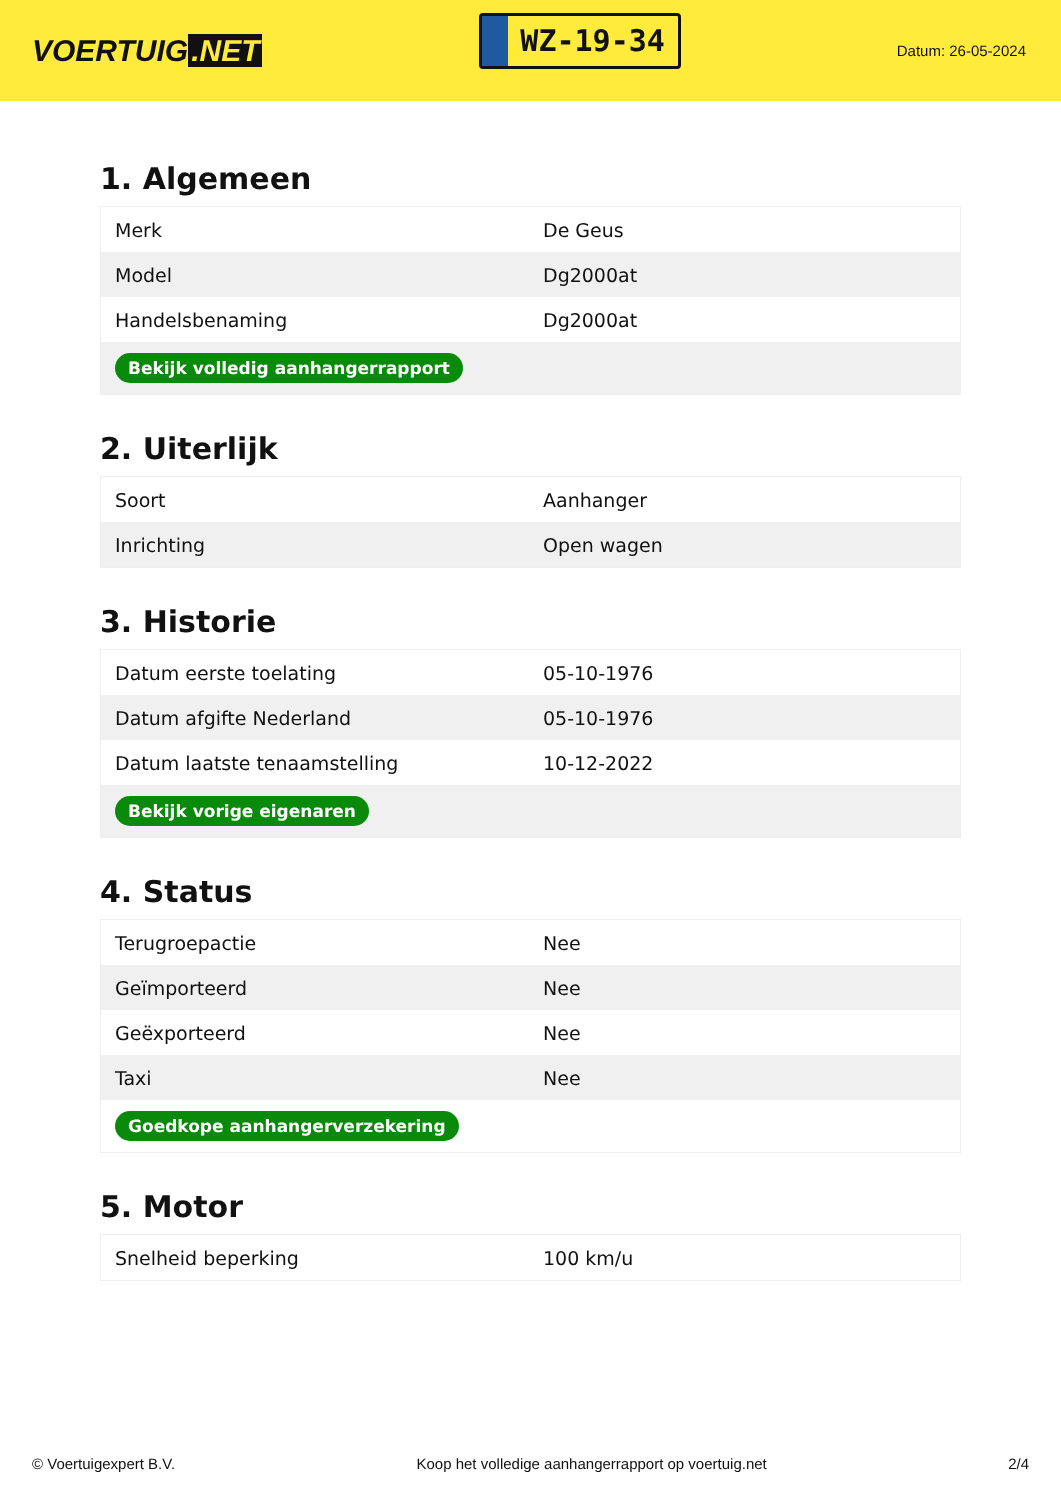VOERTUIG.NET
WZ-19-34
Datum: 26-05-2024
1. Algemeen
| Merk | De Geus |
| Model | Dg2000at |
| Handelsbenaming | Dg2000at |
| Bekijk volledig aanhangerrapport | |
2. Uiterlijk
| Soort | Aanhanger |
| Inrichting | Open wagen |
3. Historie
| Datum eerste toelating | 05-10-1976 |
| Datum afgifte Nederland | 05-10-1976 |
| Datum laatste tenaamstelling | 10-12-2022 |
| Bekijk vorige eigenaren | |
4. Status
| Terugroepactie | Nee |
| Geïmporteerd | Nee |
| Geëxporteerd | Nee |
| Taxi | Nee |
| Goedkope aanhangerverzekering | |
5. Motor
| Snelheid beperking | 100 km/u |
© Voertuigexpert B.V. Koop het volledige aanhangerrapport op voertuig.net 2/4